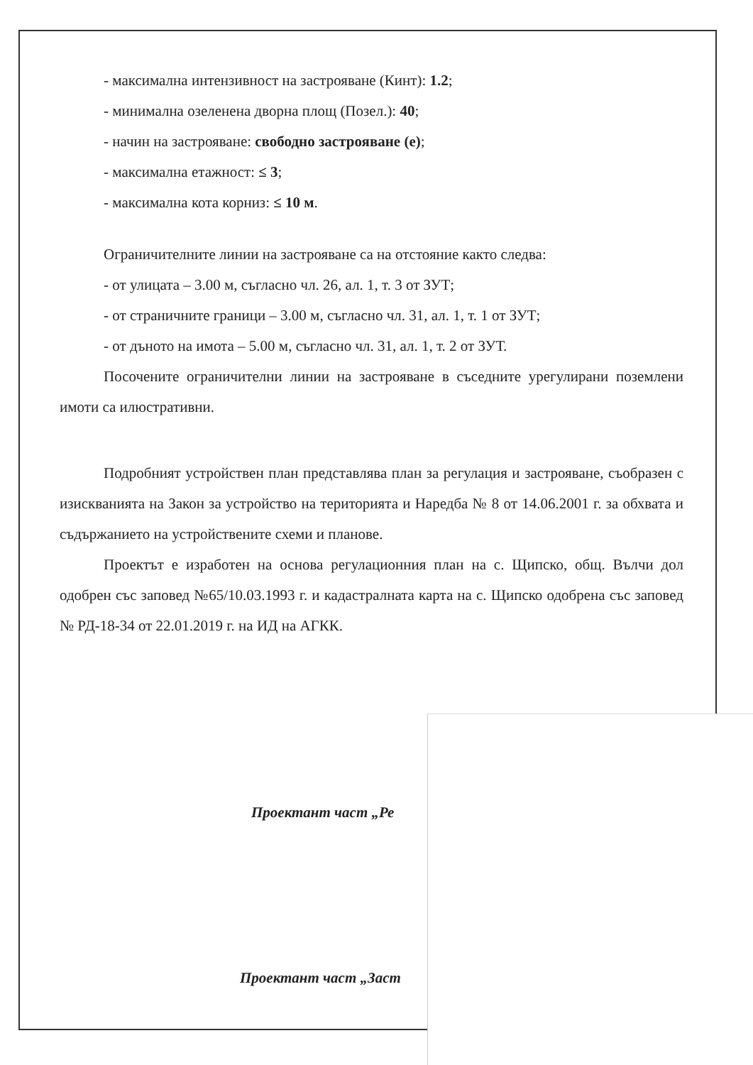- максимална интензивност на застрояване (Кинт): 1.2;
- минимална озеленена дворна площ (Позел.): 40;
- начин на застрояване: свободно застрояване (е);
- максимална етажност: ≤ 3;
- максимална кота корниз: ≤ 10 м.
Ограничителните линии на застрояване са на отстояние както следва:
- от улицата – 3.00 м, съгласно чл. 26, ал. 1, т. 3 от ЗУТ;
- от страничните граници – 3.00 м, съгласно чл. 31, ал. 1, т. 1 от ЗУТ;
- от дъното на имота – 5.00 м, съгласно чл. 31, ал. 1, т. 2 от ЗУТ.
Посочените ограничителни линии на застрояване в съседните урегулирани поземлени имоти са илюстративни.
Подробният устройствен план представлява план за регулация и застрояване, съобразен с изискванията на Закон за устройство на територията и Наредба № 8 от 14.06.2001 г. за обхвата и съдържанието на устройствените схеми и планове.
Проектът е изработен на основа регулационния план на с. Щипско, общ. Вълчи дол одобрен със заповед №65/10.03.1993 г. и кадастралната карта на с. Щипско одобрена със заповед № РД-18-34 от 22.01.2019 г. на ИД на АГКК.
Проектант част „Ре
Проектант част „Заст